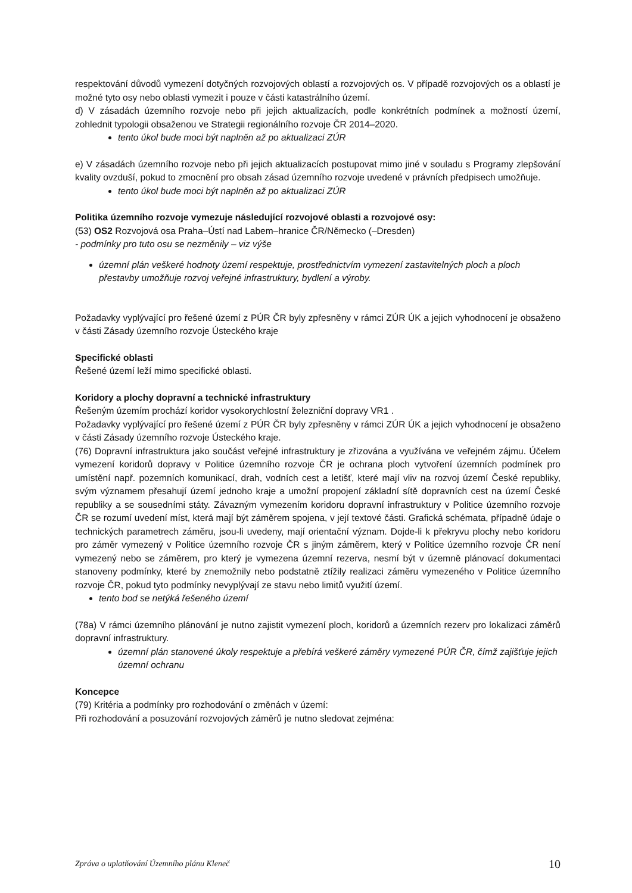respektování důvodů vymezení dotyčných rozvojových oblastí a rozvojových os. V případě rozvojových os a oblastí je možné tyto osy nebo oblasti vymezit i pouze v části katastrálního území.
d) V zásadách územního rozvoje nebo při jejich aktualizacích, podle konkrétních podmínek a možností území, zohlednit typologii obsaženou ve Strategii regionálního rozvoje ČR 2014–2020.
tento úkol bude moci být naplněn až po aktualizaci ZÚR
e) V zásadách územního rozvoje nebo při jejich aktualizacích postupovat mimo jiné v souladu s Programy zlepšování kvality ovzduší, pokud to zmocnění pro obsah zásad územního rozvoje uvedené v právních předpisech umožňuje.
tento úkol bude moci být naplněn až po aktualizaci ZÚR
Politika územního rozvoje vymezuje následující rozvojové oblasti a rozvojové osy:
(53) OS2 Rozvojová osa Praha–Ústí nad Labem–hranice ČR/Německo (–Dresden)
- podmínky pro tuto osu se nezměnily – viz výše
územní plán veškeré hodnoty území respektuje, prostřednictvím vymezení zastavitelných ploch a ploch přestavby umožňuje rozvoj veřejné infrastruktury, bydlení a výroby.
Požadavky vyplývající pro řešené území z PÚR ČR byly zpřesněny v rámci ZÚR ÚK a jejich vyhodnocení je obsaženo v části Zásady územního rozvoje Ústeckého kraje
Specifické oblasti
Řešené území leží mimo specifické oblasti.
Koridory a plochy dopravní a technické infrastruktury
Řešeným územím prochází koridor vysokorychlostní železniční dopravy VR1 .
Požadavky vyplývající pro řešené území z PÚR ČR byly zpřesněny v rámci ZÚR ÚK a jejich vyhodnocení je obsaženo v části Zásady územního rozvoje Ústeckého kraje.
(76) Dopravní infrastruktura jako součást veřejné infrastruktury je zřizována a využívána ve veřejném zájmu. Účelem vymezení koridorů dopravy v Politice územního rozvoje ČR je ochrana ploch vytvoření územních podmínek pro umístění např. pozemních komunikací, drah, vodních cest a letišť, které mají vliv na rozvoj území České republiky, svým významem přesahují území jednoho kraje a umožní propojení základní sítě dopravních cest na území České republiky a se sousedními státy. Závazným vymezením koridoru dopravní infrastruktury v Politice územního rozvoje ČR se rozumí uvedení míst, která mají být záměrem spojena, v její textové části. Grafická schémata, případně údaje o technických parametrech záměru, jsou-li uvedeny, mají orientační význam. Dojde-li k překryvu plochy nebo koridoru pro záměr vymezený v Politice územního rozvoje ČR s jiným záměrem, který v Politice územního rozvoje ČR není vymezený nebo se záměrem, pro který je vymezena územní rezerva, nesmí být v územně plánovací dokumentaci stanoveny podmínky, které by znemožnily nebo podstatně ztížily realizaci záměru vymezeného v Politice územního rozvoje ČR, pokud tyto podmínky nevyplývají ze stavu nebo limitů využití území.
tento bod se netýká řešeného území
(78a) V rámci územního plánování je nutno zajistit vymezení ploch, koridorů a územních rezerv pro lokalizaci záměrů dopravní infrastruktury.
územní plán stanovené úkoly respektuje a přebírá veškeré záměry vymezené PÚR ČR, čímž zajišťuje jejich územní ochranu
Koncepce
(79) Kritéria a podmínky pro rozhodování o změnách v území:
Při rozhodování a posuzování rozvojových záměrů je nutno sledovat zejména:
Zpráva o uplatňování Územního plánu Kleneč 10